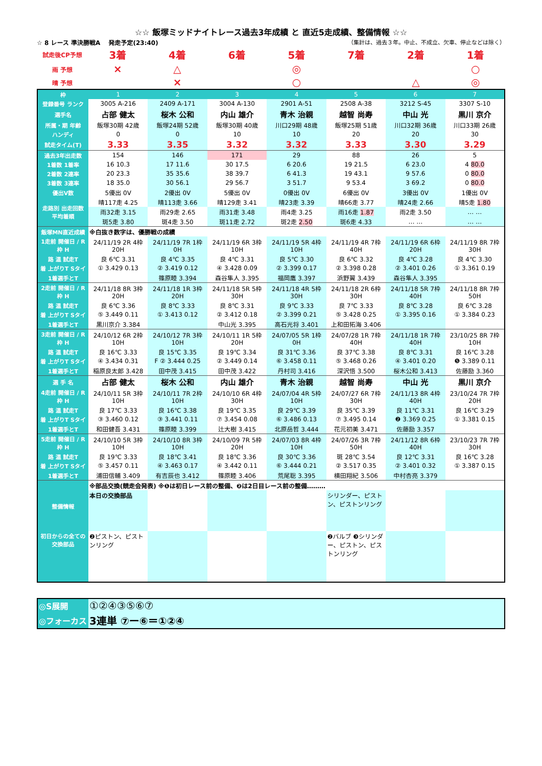☆☆ 飯塚ミッドナイトレース過去3年成績 と 直近5走成績、整備情報 ☆☆
☆ 8 レース 準決勝戦A　 発走予定(23:40) （集計は、過去３年。中止、不成立、欠車、停止などは除く）
| 試走後CP予想 | 3着 | 4着 | 6着 | 5着 | 7着 | 2着 | 1着 |
| 雨 予想 | × | △ | | ◎ | | | ○ |
| 晴 予想 | | × | | ○ | | △ | ◎ |
| 枠 | 1 | 2 | 3 | 4 | 5 | 6 | 7 |
| 登録番号 ランク | 3005 A-216 | 2409 A-171 | 3004 A-130 | 2901 A-51 | 2508 A-38 | 3212 S-45 | 3307 S-10 |
| 選手名 | 占部 健太 | 桜木 公和 | 内山 雄介 | 青木 治親 | 越智 尚寿 | 中山 光 | 黒川 京介 |
| 所属・期 年齢 | 飯塚30期 42歳 | 飯塚24期 52歳 | 飯塚30期 40歳 | 川口29期 48歳 | 飯塚25期 51歳 | 川口32期 36歳 | 川口33期 26歳 |
| ハンディ | 0 | 0 | 10 | 10 | 20 | 20 | 30 |
| 試走タイム(T) | 3.33 | 3.35 | 3.32 | 3.32 | 3.33 | 3.30 | 3.29 |
| 過去3年出走数 | 154 | 146 | 171 | 29 | 88 | 26 | 5 |
| 1着数 1着率 | 16 10.3 | 17 11.6 | 30 17.5 | 6 20.6 | 19 21.5 | 6 23.0 | 4 80.0 |
| 2着数 2連率 | 20 23.3 | 35 35.6 | 38 39.7 | 6 41.3 | 19 43.1 | 9 57.6 | 0 80.0 |
| 3着数 3連率 | 18 35.0 | 30 56.1 | 29 56.7 | 3 51.7 | 9 53.4 | 3 69.2 | 0 80.0 |
| 優出V数 | 5優出 0V | 2優出 0V | 5優出 0V | 0優出 0V | 6優出 0V | 3優出 0V | 1優出 0V |
| 走路別 出走回数 平均着順 | 晴117走 4.25 | 晴113走 3.66 | 晴129走 3.41 | 晴23走 3.39 | 晴66走 3.77 | 晴24走 2.66 | 晴5走 1.80 |
| | 雨32走 3.15 | 雨29走 2.65 | 雨31走 3.48 | 雨4走 3.25 | 雨16走 1.87 | 雨2走 3.50 | … … |
| | 斑5走 3.80 | 斑4走 3.50 | 斑11走 2.72 | 斑2走 2.50 | 斑6走 4.33 | … … | … … |
| 飯塚MN直近成績 | ※白抜き数字は、優勝戦の成績 | | | | | | |
| 1走前 開催日 / R 枠 H | 24/11/19 2R 4枠 20H | 24/11/19 7R 1枠 0H | 24/11/19 6R 3枠 10H | 24/11/19 5R 4枠 10H | 24/11/19 4R 7枠 40H | 24/11/19 6R 6枠 20H | 24/11/19 8R 7枠 30H |
| 路 温 試走T | 良 6℃ 3.31 | 良 4℃ 3.35 | 良 4℃ 3.31 | 良 5℃ 3.30 | 良 6℃ 3.32 | 良 4℃ 3.28 | 良 4℃ 3.30 |
| 着 上がりT Sタイ | ① 3.429 0.13 | ② 3.419 0.12 | ④ 3.428 0.09 | ② 3.399 0.17 | ② 3.398 0.28 | ② 3.401 0.26 | ① 3.361 0.19 |
| 1着選手とT | | 篠原睦 3.394 | 森谷隼人 3.395 | 福岡鷹 3.397 | 浜野翼 3.439 | 森谷隼人 3.395 | |
| 2走前 開催日 / R 枠 H | 24/11/18 8R 3枠 20H | 24/11/18 1R 3枠 20H | 24/11/18 5R 5枠 30H | 24/11/18 4R 5枠 30H | 24/11/18 2R 6枠 30H | 24/11/18 5R 7枠 40H | 24/11/18 8R 7枠 50H |
| 路 温 試走T | 良 6℃ 3.36 | 良 8℃ 3.33 | 良 8℃ 3.31 | 良 9℃ 3.33 | 良 7℃ 3.33 | 良 8℃ 3.28 | 良 6℃ 3.28 |
| 着 上がりT Sタイ | ⑤ 3.449 0.11 | ① 3.413 0.12 | ② 3.412 0.18 | ② 3.399 0.21 | ⑤ 3.428 0.25 | ① 3.395 0.16 | ① 3.384 0.23 |
| 1着選手とT | 黒川京介 3.384 | | 中山光 3.395 | 高石光将 3.401 | 上和田拓海 3.406 | | |
| 3走前 開催日 / R 枠 H | 24/10/12 6R 2枠 10H | 24/10/12 7R 3枠 10H | 24/10/11 1R 5枠 20H | 24/07/05 5R 1枠 0H | 24/07/28 1R 7枠 40H | 24/11/18 1R 7枠 40H | 23/10/25 8R 7枠 10H |
| 路 温 試走T | 良 16℃ 3.33 | 良 15℃ 3.35 | 良 19℃ 3.34 | 良 31℃ 3.36 | 良 37℃ 3.38 | 良 8℃ 3.31 | 良 16℃ 3.28 |
| 着 上がりT Sタイ | ④ 3.434 0.31 | F ② 3.444 0.25 | ② 3.449 0.14 | ⑥ 3.458 0.11 | ⑤ 3.468 0.26 | ④ 3.401 0.20 | ❺ 3.389 0.11 |
| 1着選手とT | 稲原良太郎 3.428 | 田中茂 3.415 | 田中茂 3.422 | 丹村司 3.416 | 深沢悟 3.500 | 桜木公和 3.413 | 佐藤励 3.360 |
| 選 手 名 | 占部 健太 | 桜木 公和 | 内山 雄介 | 青木 治親 | 越智 尚寿 | 中山 光 | 黒川 京介 |
| 4走前 開催日 / R 枠 H | 24/10/11 5R 3枠 10H | 24/10/11 7R 2枠 10H | 24/10/10 6R 4枠 30H | 24/07/04 4R 5枠 10H | 24/07/27 6R 7枠 30H | 24/11/13 8R 4枠 40H | 23/10/24 7R 7枠 20H |
| 路 温 試走T | 良 17℃ 3.33 | 良 16℃ 3.38 | 良 19℃ 3.35 | 良 29℃ 3.39 | 良 35℃ 3.39 | 良 11℃ 3.31 | 良 16℃ 3.29 |
| 着 上がりT Sタイ | ③ 3.460 0.12 | ③ 3.441 0.11 | ⑦ 3.454 0.08 | ⑥ 3.486 0.13 | ⑦ 3.495 0.14 | ❷ 3.369 0.25 | ① 3.381 0.15 |
| 1着選手とT | 和田健吾 3.431 | 篠原睦 3.399 | 辻大樹 3.415 | 北原岳哲 3.444 | 花元初美 3.471 | 佐藤励 3.357 | |
| 5走前 開催日 / R 枠 H | 24/10/10 5R 3枠 10H | 24/10/10 8R 3枠 10H | 24/10/09 7R 5枠 20H | 24/07/03 8R 4枠 10H | 24/07/26 3R 7枠 50H | 24/11/12 8R 6枠 40H | 23/10/23 7R 7枠 30H |
| 路 温 試走T | 良 19℃ 3.33 | 良 18℃ 3.41 | 良 18℃ 3.36 | 良 30℃ 3.36 | 斑 28℃ 3.54 | 良 12℃ 3.31 | 良 16℃ 3.28 |
| 着 上がりT Sタイ | ⑤ 3.457 0.11 | ④ 3.463 0.17 | ④ 3.442 0.11 | ⑥ 3.444 0.21 | ② 3.517 0.35 | ② 3.401 0.32 | ① 3.387 0.15 |
| 1着選手とT | 浦田信輔 3.409 | 有吉辰也 3.412 | 篠原睦 3.406 | 荒尾聡 3.395 | 横田翔紀 3.506 | 中村杏亮 3.379 | |
| 整備情報 | ※部品交換(競走会発表) ※❶は初日レース前の整備、❷は2日目レース前の整備……… | | | | | | |
| | 本日の交換部品 | | | | シリンダー、ピストン、ピストンリング | | |
| 初日からの全ての交換部品 | ❷ピストン、ピストンリング | | | | ❷バルブ ❸シリンダー、ピストン、ピストンリング | | |
| ◎S展開 | ①②④③⑤⑥⑦ |
| ◎フォーカス | 3連単 ⑦ー⑥＝①②④ |